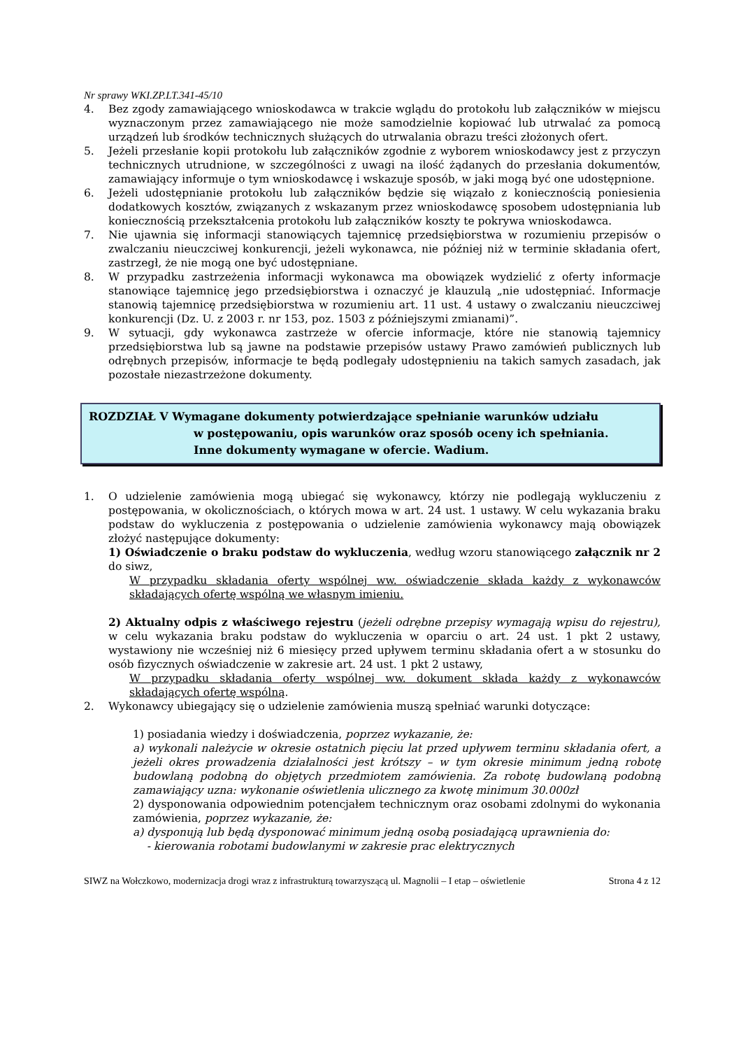Nr sprawy WKI.ZP.LT.341-45/10
4. Bez zgody zamawiającego wnioskodawca w trakcie wglądu do protokołu lub załączników w miejscu wyznaczonym przez zamawiającego nie może samodzielnie kopiować lub utrwalać za pomocą urządzeń lub środków technicznych służących do utrwalania obrazu treści złożonych ofert.
5. Jeżeli przesłanie kopii protokołu lub załączników zgodnie z wyborem wnioskodawcy jest z przyczyn technicznych utrudnione, w szczególności z uwagi na ilość żądanych do przesłania dokumentów, zamawiający informuje o tym wnioskodawcę i wskazuje sposób, w jaki mogą być one udostępnione.
6. Jeżeli udostępnianie protokołu lub załączników będzie się wiązało z koniecznością poniesienia dodatkowych kosztów, związanych z wskazanym przez wnioskodawcę sposobem udostępniania lub koniecznością przekształcenia protokołu lub załączników koszty te pokrywa wnioskodawca.
7. Nie ujawnia się informacji stanowiących tajemnicę przedsiębiorstwa w rozumieniu przepisów o zwalczaniu nieuczciwej konkurencji, jeżeli wykonawca, nie później niż w terminie składania ofert, zastrzegł, że nie mogą one być udostępniane.
8. W przypadku zastrzeżenia informacji wykonawca ma obowiązek wydzielić z oferty informacje stanowiące tajemnicę jego przedsiębiorstwa i oznaczyć je klauzulą „nie udostępniać. Informacje stanowią tajemnicę przedsiębiorstwa w rozumieniu art. 11 ust. 4 ustawy o zwalczaniu nieuczciwej konkurencji (Dz. U. z 2003 r. nr 153, poz. 1503 z późniejszymi zmianami)”.
9. W sytuacji, gdy wykonawca zastrzeże w ofercie informacje, które nie stanowią tajemnicy przedsiębiorstwa lub są jawne na podstawie przepisów ustawy Prawo zamówień publicznych lub odrębnych przepisów, informacje te będą podlegały udostępnieniu na takich samych zasadach, jak pozostałe niezastrzeżone dokumenty.
ROZDZIAŁ V Wymagane dokumenty potwierdzające spełnianie warunków udziału
w postępowaniu, opis warunków oraz sposób oceny ich spełniania.
Inne dokumenty wymagane w ofercie. Wadium.
1. O udzielenie zamówienia mogą ubiegać się wykonawcy, którzy nie podlegają wykluczeniu z postępowania, w okolicznościach, o których mowa w art. 24 ust. 1 ustawy. W celu wykazania braku podstaw do wykluczenia z postępowania o udzielenie zamówienia wykonawcy mają obowiązek złożyć następujące dokumenty:
1) Oświadczenie o braku podstaw do wykluczenia, według wzoru stanowiącego załącznik nr 2 do siwz,
W przypadku składania oferty wspólnej ww. oświadczenie składa każdy z wykonawców składających ofertę wspólną we własnym imieniu.
2) Aktualny odpis z właściwego rejestru (jeżeli odrębne przepisy wymagają wpisu do rejestru), w celu wykazania braku podstaw do wykluczenia w oparciu o art. 24 ust. 1 pkt 2 ustawy, wystawiony nie wcześniej niż 6 miesięcy przed upływem terminu składania ofert a w stosunku do osób fizycznych oświadczenie w zakresie art. 24 ust. 1 pkt 2 ustawy,
W przypadku składania oferty wspólnej ww. dokument składa każdy z wykonawców składających ofertę wspólną.
2. Wykonawcy ubiegający się o udzielenie zamówienia muszą spełniać warunki dotyczące:
1) posiadania wiedzy i doświadczenia, poprzez wykazanie, że:
a) wykonali należycie w okresie ostatnich pięciu lat przed upływem terminu składania ofert, a jeżeli okres prowadzenia działalności jest krótszy – w tym okresie minimum jedną robotę budowlaną podobną do objętych przedmiotem zamówienia. Za robotę budowlaną podobną zamawiający uzna: wykonanie oświetlenia ulicznego za kwotę minimum 30.000zł
2) dysponowania odpowiednim potencjałem technicznym oraz osobami zdolnymi do wykonania zamówienia, poprzez wykazanie, że:
a) dysponują lub będą dysponować minimum jedną osobą posiadającą uprawnienia do:
- kierowania robotami budowlanymi w zakresie prac elektrycznych
SIWZ na Wołczkowo, modernizacja drogi wraz z infrastrukturą towarzyszącą ul. Magnolii – I etap – oświetlenie Strona 4 z 12